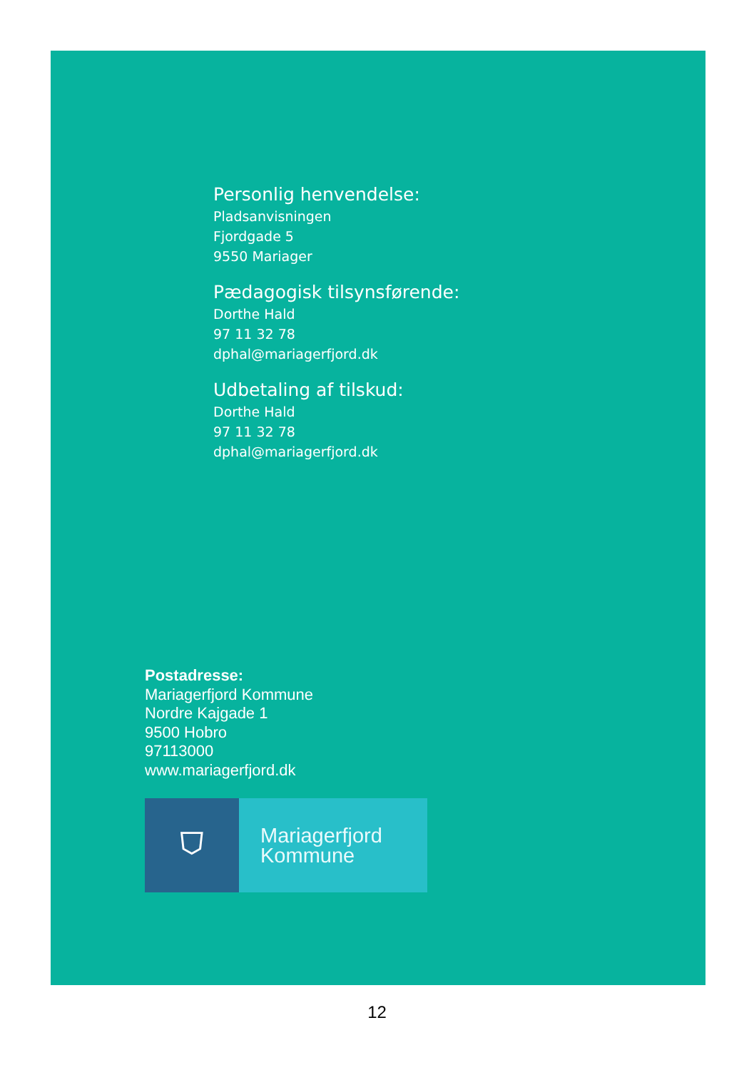Personlig henvendelse:
Pladsanvisningen
Fjordgade 5
9550 Mariager
Pædagogisk tilsynsførende:
Dorthe Hald
97 11 32 78
dphal@mariagerfjord.dk
Udbetaling af tilskud:
Dorthe Hald
97 11 32 78
dphal@mariagerfjord.dk
Postadresse:
Mariagerfjord Kommune
Nordre Kajgade 1
9500 Hobro
97113000
www.mariagerfjord.dk
⛉
Mariagerfjord
Kommune
12